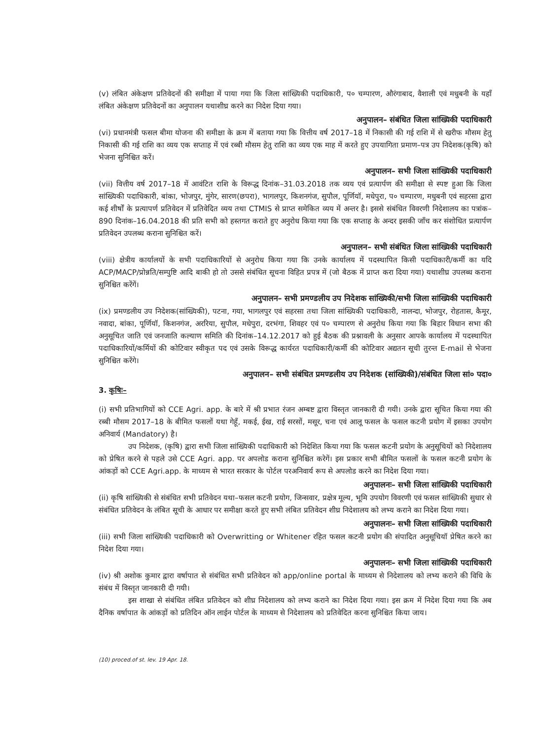(v) लंबित अंकेक्षण प्रतिवेदनों की समीक्षा में पाया गया कि जिला सांख्यिकी पदाधिकारी, प० चम्पारण, औरंगाबाद, वैशाली एवं मधुबनी के यहाँ लंबित अंकेक्षण प्रतिवेदनों का अनुपालन यथाशीघ्र करने का निदेश दिया गया।
अनुपालन– संबंधित जिला सांख्यिकी पदाधिकारी
(vi) प्रधानमंत्री फसल बीमा योजना की समीक्षा के क्रम में बताया गया कि वित्तीय वर्ष 2017–18 में निकासी की गई राशि में से खरीफ मौसम हेतु निकासी की गई राशि का व्यय एक सप्ताह में एवं रब्बी मौसम हेतु राशि का व्यय एक माह में करते हुए उपयागिता प्रमाण–पत्र उप निदेशक(कृषि) को भेजना सुनिश्चित करें।
अनुपालन– सभी जिला सांख्यिकी पदाधिकारी
(vii) वित्तीय वर्ष 2017–18 में आवंटित राशि के विरूद्ध दिनांक–31.03.2018 तक व्यय एवं प्रत्यार्पण की समीक्षा से स्पष्ट हुआ कि जिला सांख्यिकी पदाधिकारी, बांका, भोजपुर, मुंगेर, सारण(छपरा), भागलपुर, किशनगंज, सुपौल, पूर्णियॉ, मधेपुरा, प० चम्पारण, मधुबनी एवं सहरसा द्वारा कई शीर्षों के प्रत्यापर्ण प्रतिवेदन में प्रतिवेदित व्यय तथा CTMIS से प्राप्त समेकित व्यय में अन्तर है। इससे संबंधित विवरणी निदेशालय का पत्रांक–890 दिनांक–16.04.2018 की प्रति सभी को हस्तगत कराते हुए अनुरोध किया गया कि एक सप्ताह के अन्दर इसकी जाँच कर संशोधित प्रत्यार्पण प्रतिवेदन उपलब्ध कराना सुनिश्चित करें।
अनुपालन– सभी संबंधित जिला सांख्यिकी पदाधिकारी
(viii) क्षेत्रीय कार्यालयों के सभी पदाधिकारियों से अनुरोध किया गया कि उनके कार्यालय में पदस्थापित किसी पदाधिकारी/कर्मी का यदि ACP/MACP/प्रोन्नति/सम्पुष्टि आदि बाकी हो तो उससे संबंधित सूचना विहित प्रपत्र में (जो बैठक में प्राप्त करा दिया गया) यथाशीघ्र उपलब्ध कराना सुनिश्चित करेंगें।
अनुपालन– सभी प्रमण्डलीय उप निदेशक सांख्यिकी/सभी जिला सांख्यिकी पदाधिकारी
(ix) प्रमण्डलीय उप निदेशक(सांख्यिकी), पटना, गया, भागलपुर एवं सहरसा तथा जिला सांख्यिकी पदाधिकारी, नालन्दा, भोजपुर, रोहतास, कैमूर, नवादा, बांका, पूर्णियॉ, किशनगंज, अररिया, सुपौल, मधेपुरा, दरभंगा, शिवहर एवं प० चम्पारण से अनुरोध किया गया कि बिहार विधान सभा की अनुसूचित जाति एवं जनजाति कल्याण समिति की दिनांक–14.12.2017 को हुई बैठक की प्रश्नावली के अनुसार आपके कार्यालय में पदस्थापित पदाधिकारियों/कर्मियों की कोटिवार स्वीकृत पद एवं उसके विरूद्ध कार्यरत पदाधिकारी/कर्मी की कोटिवार अद्यतन सूची तुरन्त E-mail से भेजना सुनिश्चित करेंगे।
अनुपालन– सभी संबंधित प्रमण्डलीय उप निदेशक (सांख्यिकी)/संबंधित जिला सां० पदा०
3. कृषिः–
(i) सभी प्रतिभागियों को CCE Agri. app. के बारे में श्री प्रभात रंजन अम्बष्ट द्वारा विस्तृत जानकारी दी गयी। उनके द्वारा सूचित किया गया की रब्बी मौसम 2017–18 के बीमित फसलों यथा गेहूँ, मकई, ईख, राई सरसों, मसूर, चना एवं आलू फसल के फसल कटनी प्रयोग में इसका उपयोग अनिवार्य (Mandatory) है।
उप निदेशक, (कृषि) द्वारा सभी जिला सांख्यिकी पदाधिकारी को निदेशित किया गया कि फसल कटनी प्रयोग के अनुसूचियों को निदेशालय को प्रेषित करने से पहले उसे CCE Agri. app. पर अपलोड कराना सुनिश्चित करेगें। इस प्रकार सभी बीमित फसलों के फसल कटनी प्रयोग के आंकड़ों को CCE Agri.app. के माध्यम से भारत सरकार के पोर्टल परअनिवार्य रूप से अपलोड करने का निदेश दिया गया।
अनुपालनः– सभी जिला सांख्यिकी पदाधिकारी
(ii) कृषि सांख्यिकी से संबंधित सभी प्रतिवेदन यथा–फसल कटनी प्रयोग, जिन्सवार, प्रक्षेत्र मूल्य, भूमि उपयोग विवरणी एवं फसल सांख्यिकी सुधार से संबंधित प्रतिवेदन के लंबित सूची के आधार पर समीक्षा करते हुए सभी लंबित प्रतिवेदन शीघ्र निदेशालय को लभ्य कराने का निदेश दिया गया।
अनुपालनः– सभी जिला सांख्यिकी पदाधिकारी
(iii) सभी जिला सांख्यिकी पदाधिकारी को Overwritting or Whitener रहित फसल कटनी प्रयोग की संपादित अनुसूचियॉ प्रेषित करने का निदेश दिया गया।
अनुपालनः– सभी जिला सांख्यिकी पदाधिकारी
(iv) श्री अशोक कुमार द्वारा वर्षापात से संबंधित सभी प्रतिवेदन को app/online portal के माध्यम से निदेशालय को लभ्य कराने की विधि के संबंध में विस्तृत जानकारी दी गयी।
इस शाखा से संबंधित लंबित प्रतिवेदन को शीघ्र निदेशालय को लभ्य कराने का निदेश दिया गया। इस क्रम में निदेश दिया गया कि अब दैनिक वर्षापात के आंकड़ों को प्रतिदिन ऑन लाईन पोर्टल के माध्यम से निदेशालय को प्रतिवेदित करना सुनिश्चित किया जाय।
(10) proced.of st. lev. 19 Apr. 18.